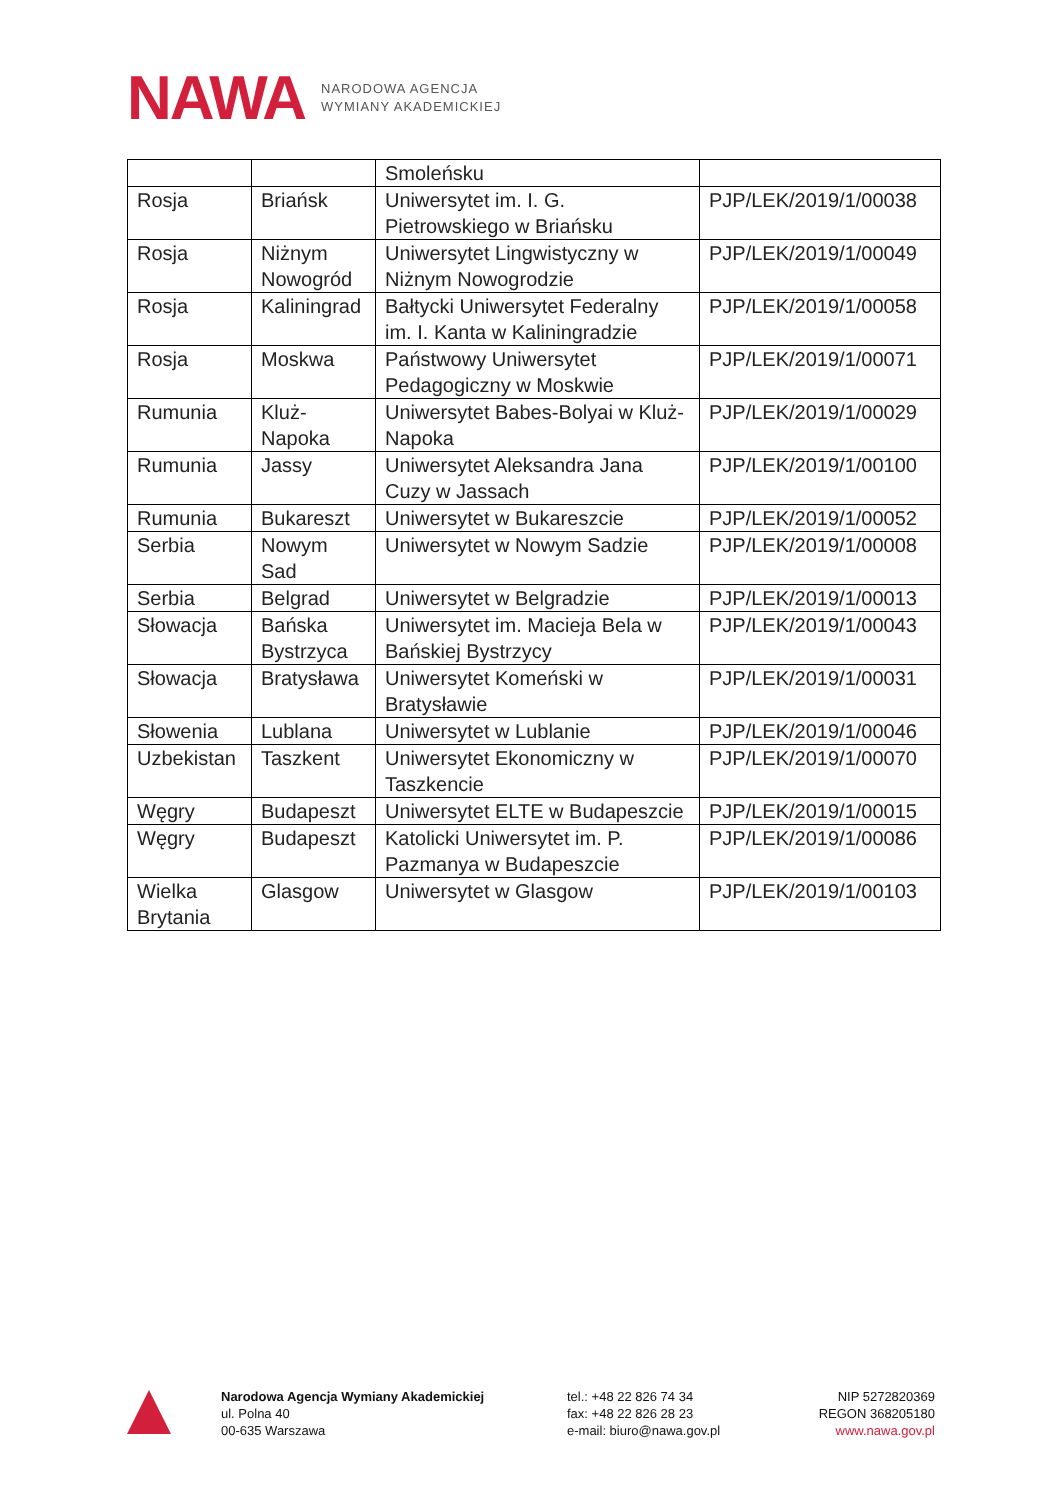NAWA
NARODOWA AGENCJA
WYMIANY AKADEMICKIEJ
| | | Smoleńsku | |
| Rosja | Briańsk | Uniwersytet im. I. G. Pietrowskiego w Briańsku | PJP/LEK/2019/1/00038 |
| Rosja | Niżnym Nowogród | Uniwersytet Lingwistyczny w Niżnym Nowogrodzie | PJP/LEK/2019/1/00049 |
| Rosja | Kaliningrad | Bałtycki Uniwersytet Federalny im. I. Kanta w Kaliningradzie | PJP/LEK/2019/1/00058 |
| Rosja | Moskwa | Państwowy Uniwersytet Pedagogiczny w Moskwie | PJP/LEK/2019/1/00071 |
| Rumunia | Kluż-Napoka | Uniwersytet Babes-Bolyai w Kluż-Napoka | PJP/LEK/2019/1/00029 |
| Rumunia | Jassy | Uniwersytet Aleksandra Jana Cuzy w Jassach | PJP/LEK/2019/1/00100 |
| Rumunia | Bukareszt | Uniwersytet w Bukareszcie | PJP/LEK/2019/1/00052 |
| Serbia | Nowym Sad | Uniwersytet w Nowym Sadzie | PJP/LEK/2019/1/00008 |
| Serbia | Belgrad | Uniwersytet w Belgradzie | PJP/LEK/2019/1/00013 |
| Słowacja | Bańska Bystrzyca | Uniwersytet im. Macieja Bela w Bańskiej Bystrzycy | PJP/LEK/2019/1/00043 |
| Słowacja | Bratysława | Uniwersytet Komeński w Bratysławie | PJP/LEK/2019/1/00031 |
| Słowenia | Lublana | Uniwersytet w Lublanie | PJP/LEK/2019/1/00046 |
| Uzbekistan | Taszkent | Uniwersytet Ekonomiczny w Taszkencie | PJP/LEK/2019/1/00070 |
| Węgry | Budapeszt | Uniwersytet ELTE w Budapeszcie | PJP/LEK/2019/1/00015 |
| Węgry | Budapeszt | Katolicki Uniwersytet im. P. Pazmanya w Budapeszcie | PJP/LEK/2019/1/00086 |
| Wielka Brytania | Glasgow | Uniwersytet w Glasgow | PJP/LEK/2019/1/00103 |
Narodowa Agencja Wymiany Akademickiej
ul. Polna 40
00-635 Warszawa
tel.: +48 22 826 74 34
fax: +48 22 826 28 23
e-mail: biuro@nawa.gov.pl
NIP 5272820369
REGON 368205180
www.nawa.gov.pl